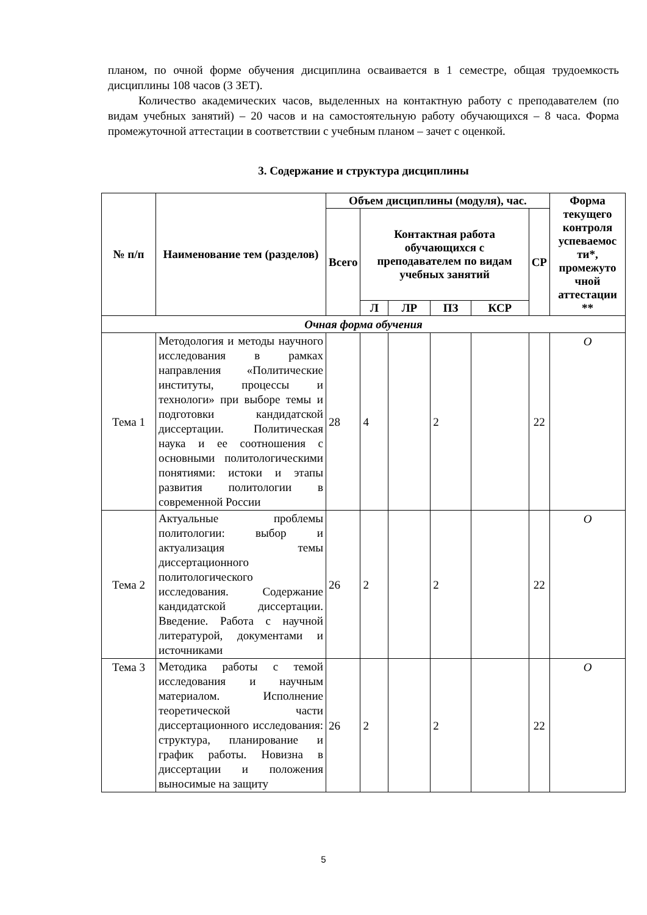планом, по очной форме обучения дисциплина осваивается в 1 семестре, общая трудоемкость дисциплины 108 часов (3 ЗЕТ).
Количество академических часов, выделенных на контактную работу с преподавателем (по видам учебных занятий) – 20 часов и на самостоятельную работу обучающихся – 8 часа. Форма промежуточной аттестации в соответствии с учебным планом – зачет с оценкой.
3. Содержание и структура дисциплины
| № п/п | Наименование тем (разделов) | Объем дисциплины (модуля), час. | | | | | | Форма текущего контроля успеваемос ти*, промежуто чной аттестации ** |
| --- | --- | --- | --- | --- | --- | --- | --- | --- |
| | | Всего | Контактная работа обучающихся с преподавателем по видам учебных занятий | | | | СР | |
| | | | Л | ЛР | ПЗ | КСР | | |
| Очная форма обучения | | | | | | | | |
| Тема 1 | Методология и методы научного исследования в рамках направления «Политические институты, процессы и технологи» при выборе темы и подготовки кандидатской диссертации. Политическая наука и ее соотношения с основными политологическими понятиями: истоки и этапы развития политологии в современной России | 28 | 4 | | 2 | | 22 | О |
| Тема 2 | Актуальные проблемы политологии: выбор и актуализация темы диссертационного политологического исследования. Содержание кандидатской диссертации. Введение. Работа с научной литературой, документами и источниками | 26 | 2 | | 2 | | 22 | О |
| Тема 3 | Методика работы с темой исследования и научным материалом. Исполнение теоретической части диссертационного исследования: структура, планирование и график работы. Новизна в диссертации и положения выносимые на защиту | 26 | 2 | | 2 | | 22 | О |
5